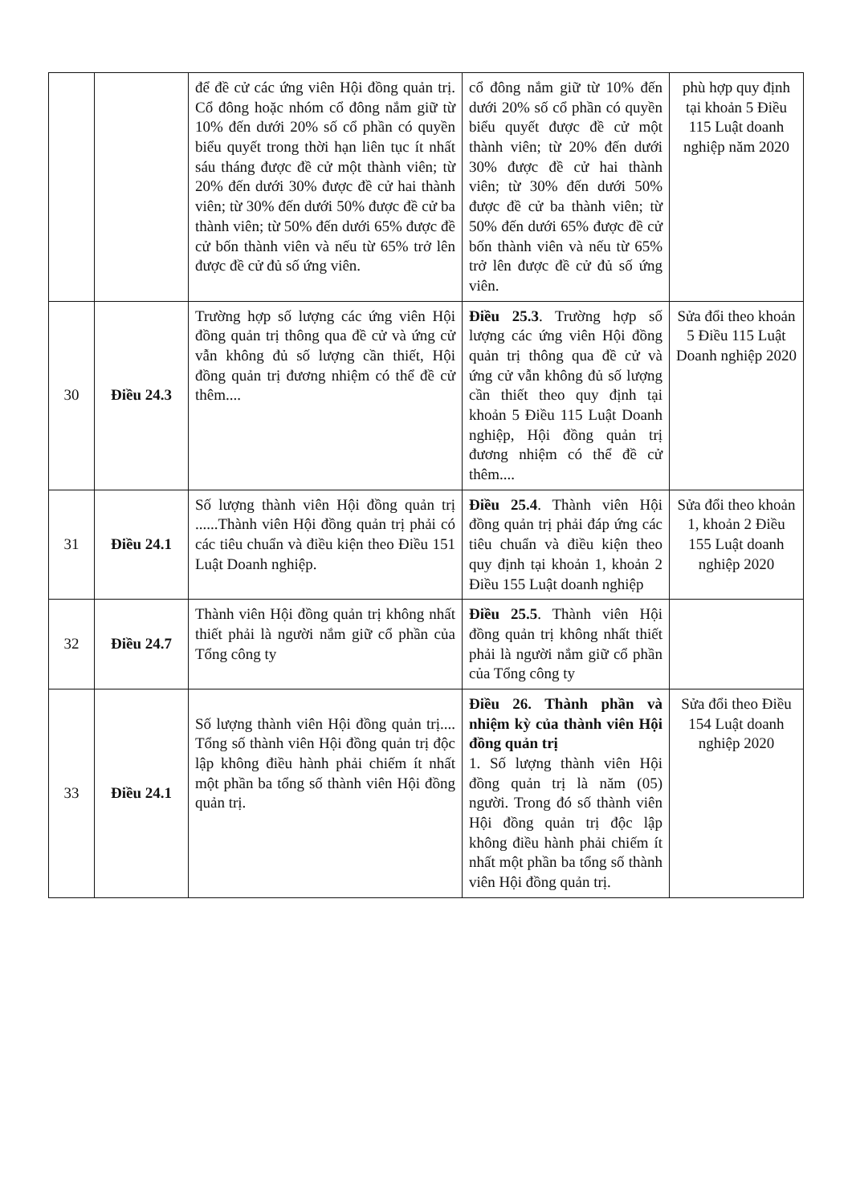| | | để đề cử các ứng viên Hội đồng quản trị. Cổ đông hoặc nhóm cổ đông nắm giữ từ 10% đến dưới 20% số cổ phần có quyền biểu quyết trong thời hạn liên tục ít nhất sáu tháng được đề cử một thành viên; từ 20% đến dưới 30% được đề cử hai thành viên; từ 30% đến dưới 50% được đề cử ba thành viên; từ 50% đến dưới 65% được đề cử bốn thành viên và nếu từ 65% trở lên được đề cử đủ số ứng viên. | cổ đông nắm giữ từ 10% đến dưới 20% số cổ phần có quyền biểu quyết được đề cử một thành viên; từ 20% đến dưới 30% được đề cử hai thành viên; từ 30% đến dưới 50% được đề cử ba thành viên; từ 50% đến dưới 65% được đề cử bốn thành viên và nếu từ 65% trở lên được đề cử đủ số ứng viên. | phù hợp quy định tại khoản 5 Điều 115 Luật doanh nghiệp năm 2020 |
| 30 | Điều 24.3 | Trường hợp số lượng các ứng viên Hội đồng quản trị thông qua đề cử và ứng cử vẫn không đủ số lượng cần thiết, Hội đồng quản trị đương nhiệm có thể đề cử thêm.... | Điều 25.3 . Trường hợp số lượng các ứng viên Hội đồng quản trị thông qua đề cử và ứng cử vẫn không đủ số lượng cần thiết theo quy định tại khoản 5 Điều 115 Luật Doanh nghiệp, Hội đồng quản trị đương nhiệm có thể đề cử thêm.... | Sửa đổi theo khoản 5 Điều 115 Luật Doanh nghiệp 2020 |
| 31 | Điều 24.1 | Số lượng thành viên Hội đồng quản trị ......Thành viên Hội đồng quản trị phải có các tiêu chuẩn và điều kiện theo Điều 151 Luật Doanh nghiệp. | Điều 25.4 . Thành viên Hội đồng quản trị phải đáp ứng các tiêu chuẩn và điều kiện theo quy định tại khoản 1, khoản 2 Điều 155 Luật doanh nghiệp | Sửa đổi theo khoản 1, khoản 2 Điều 155 Luật doanh nghiệp 2020 |
| 32 | Điều 24.7 | Thành viên Hội đồng quản trị không nhất thiết phải là người nắm giữ cổ phần của Tổng công ty | Điều 25.5 . Thành viên Hội đồng quản trị không nhất thiết phải là người nắm giữ cổ phần của Tổng công ty | |
| 33 | Điều 24.1 | Số lượng thành viên Hội đồng quản trị.... Tổng số thành viên Hội đồng quản trị độc lập không điều hành phải chiếm ít nhất một phần ba tổng số thành viên Hội đồng quản trị. | Điều 26. Thành phần và nhiệm kỳ của thành viên Hội đồng quản trị 1. Số lượng thành viên Hội đồng quản trị là năm (05) người. Trong đó số thành viên Hội đồng quản trị độc lập không điều hành phải chiếm ít nhất một phần ba tổng số thành viên Hội đồng quản trị. | Sửa đổi theo Điều 154 Luật doanh nghiệp 2020 |